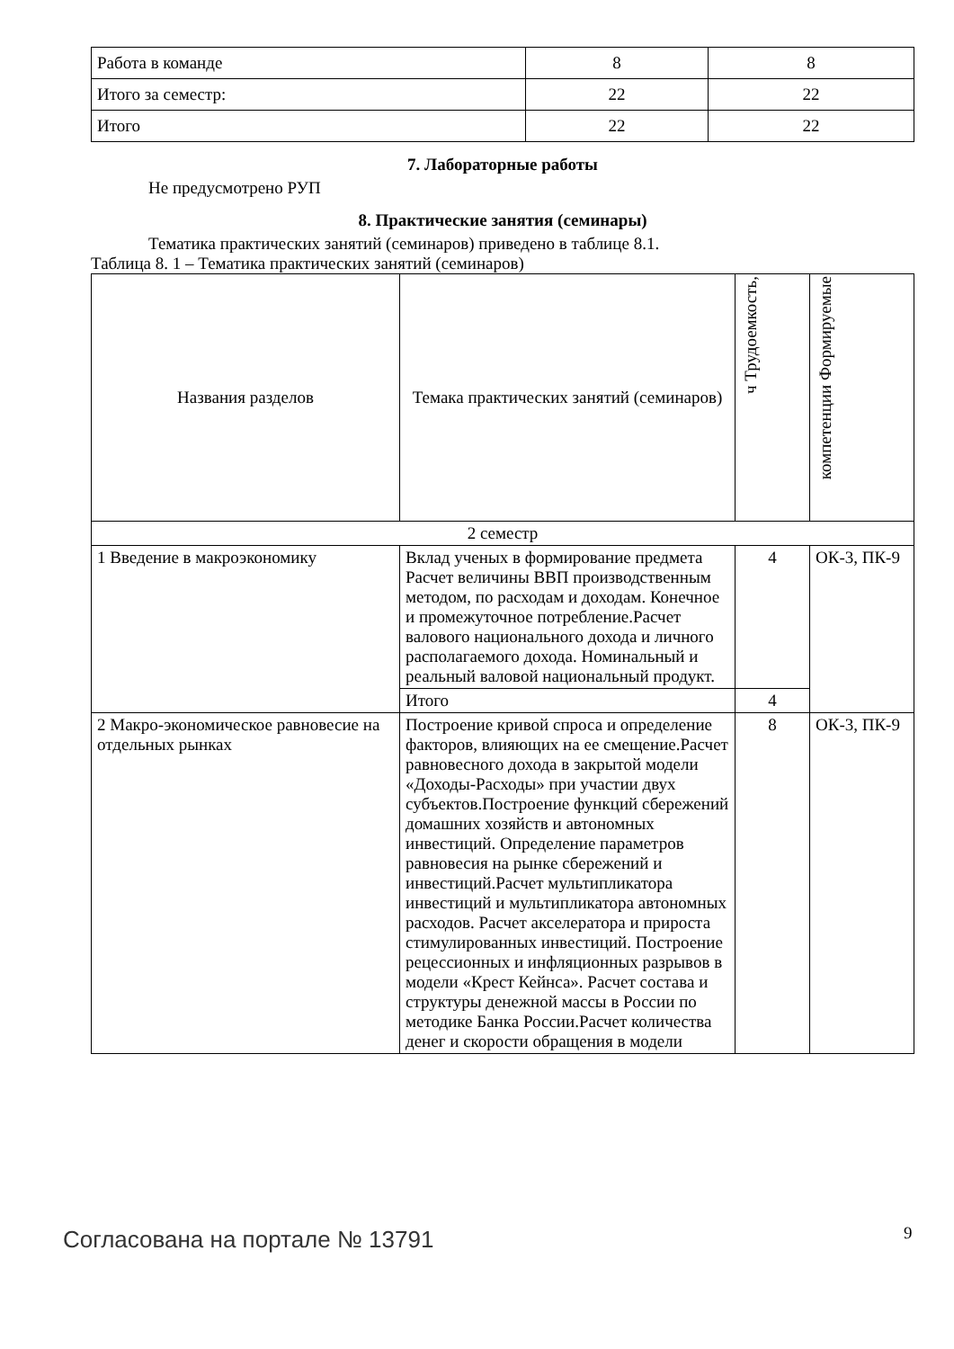| Работа в команде | 8 | 8 |
| Итого за семестр: | 22 | 22 |
| Итого | 22 | 22 |
7. Лабораторные работы
Не предусмотрено РУП
8. Практические занятия (семинары)
Тематика практических занятий (семинаров) приведено в таблице 8.1.
Таблица 8. 1 – Тематика практических занятий (семинаров)
| Названия разделов | Темака практических занятий (семинаров) | ч Трудоемкость, | компетенции Формируемые |
| --- | --- | --- | --- |
| 2 семестр | | | |
| 1 Введение в макроэкономику | Вклад ученых в формирование предмета Расчет величины ВВП производственным методом, по расходам и доходам. Конечное и промежуточное потребление.Расчет валового национального дохода и личного располагаемого дохода. Номинальный и реальный валовой национальный продукт. | 4 | ОК-3, ПК-9 |
| | Итого | 4 | |
| 2 Макро-экономическое равновесие на отдельных рынках | Построение кривой спроса и определение факторов, влияющих на ее смещение.Расчет равновесного дохода в закрытой модели «Доходы-Расходы» при участии двух субъектов.Построение функций сбережений домашних хозяйств и автономных инвестиций. Определение параметров равновесия на рынке сбережений и инвестиций.Расчет мультипликатора инвестиций и мультипликатора автономных расходов. Расчет акселератора и прироста стимулированных инвестиций. Построение рецессионных и инфляционных разрывов в модели «Крест Кейнса». Расчет состава и структуры денежной массы в России по методике Банка России.Расчет количества денег и скорости обращения в модели | 8 | ОК-3, ПК-9 |
Согласована на портале № 13791 9